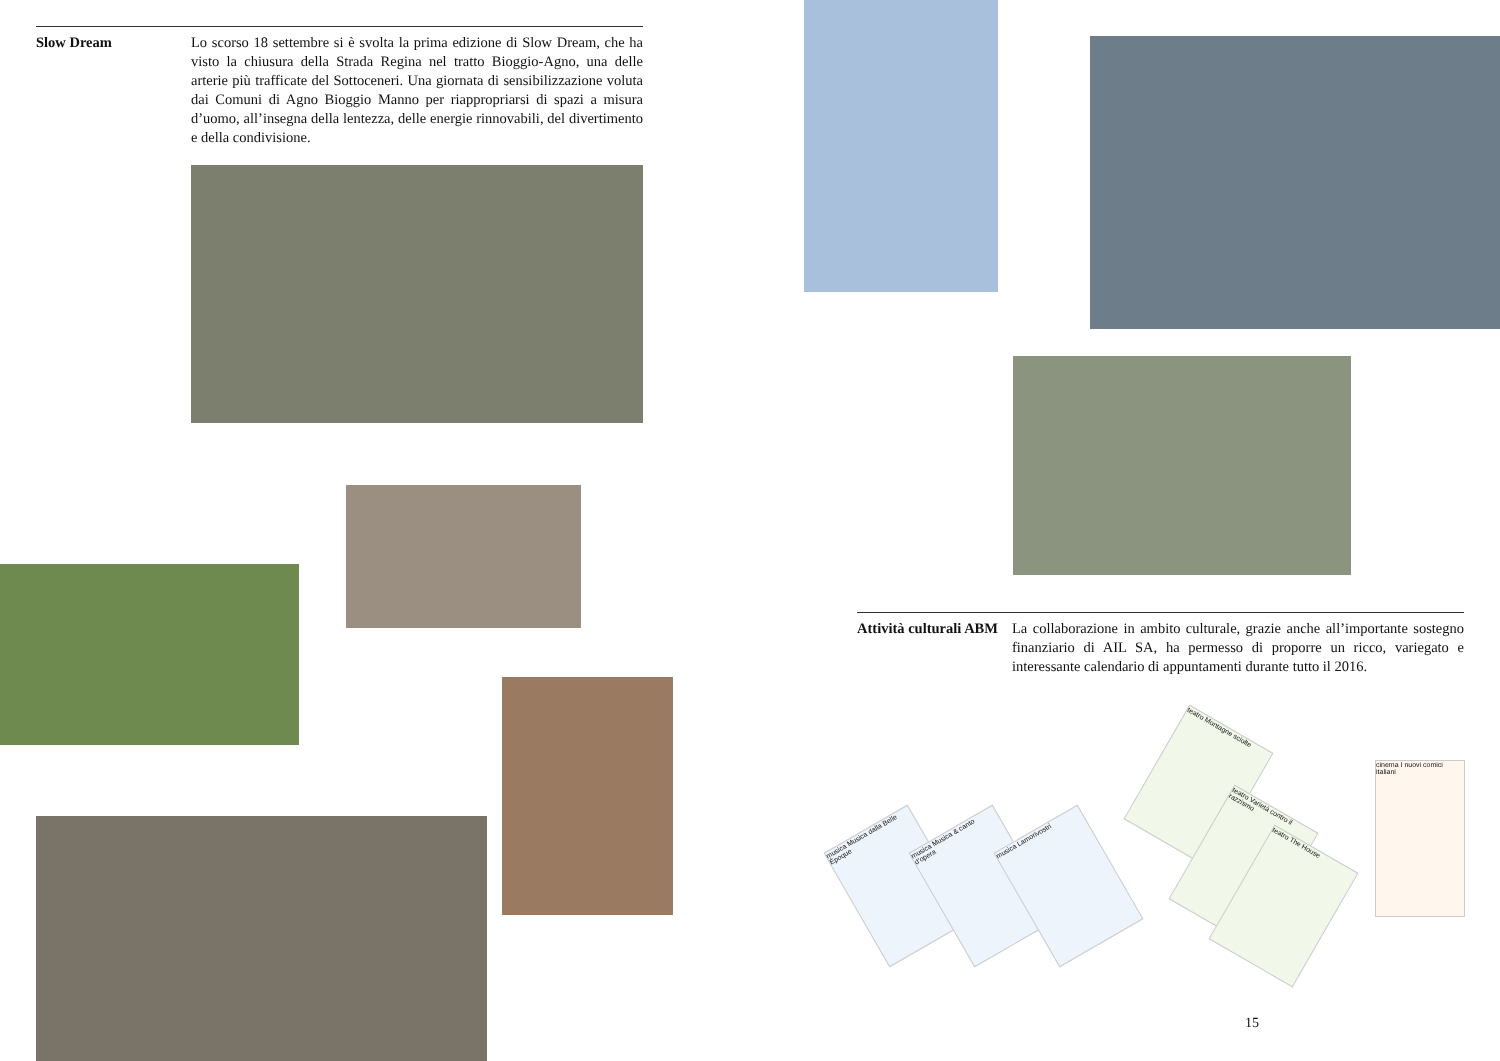Slow Dream Lo scorso 18 settembre si è svolta la prima edizione di Slow Dream, che ha visto la chiusura della Strada Regina nel tratto Bioggio-Agno, una delle arterie più trafficate del Sottoceneri. Una giornata di sensibilizzazione voluta dai Comuni di Agno Bioggio Manno per riappropriarsi di spazi a misura d’uomo, all’insegna della lentezza, delle energie rinnovabili, del divertimento e della condivisione.
Attività culturali ABM
La collaborazione in ambito culturale, grazie anche all’importante sostegno finanziario di AIL SA, ha permesso di proporre un ricco, variegato e interessante calendario di appuntamenti durante tutto il 2016.
musica Musica dalla Belle Époque
musica Musica & canto d'opera
musica Lamorivostri
teatro Montagne sciolte
teatro Varietà contro il razzismo
teatro The House
cinema I nuovi comici italiani
15